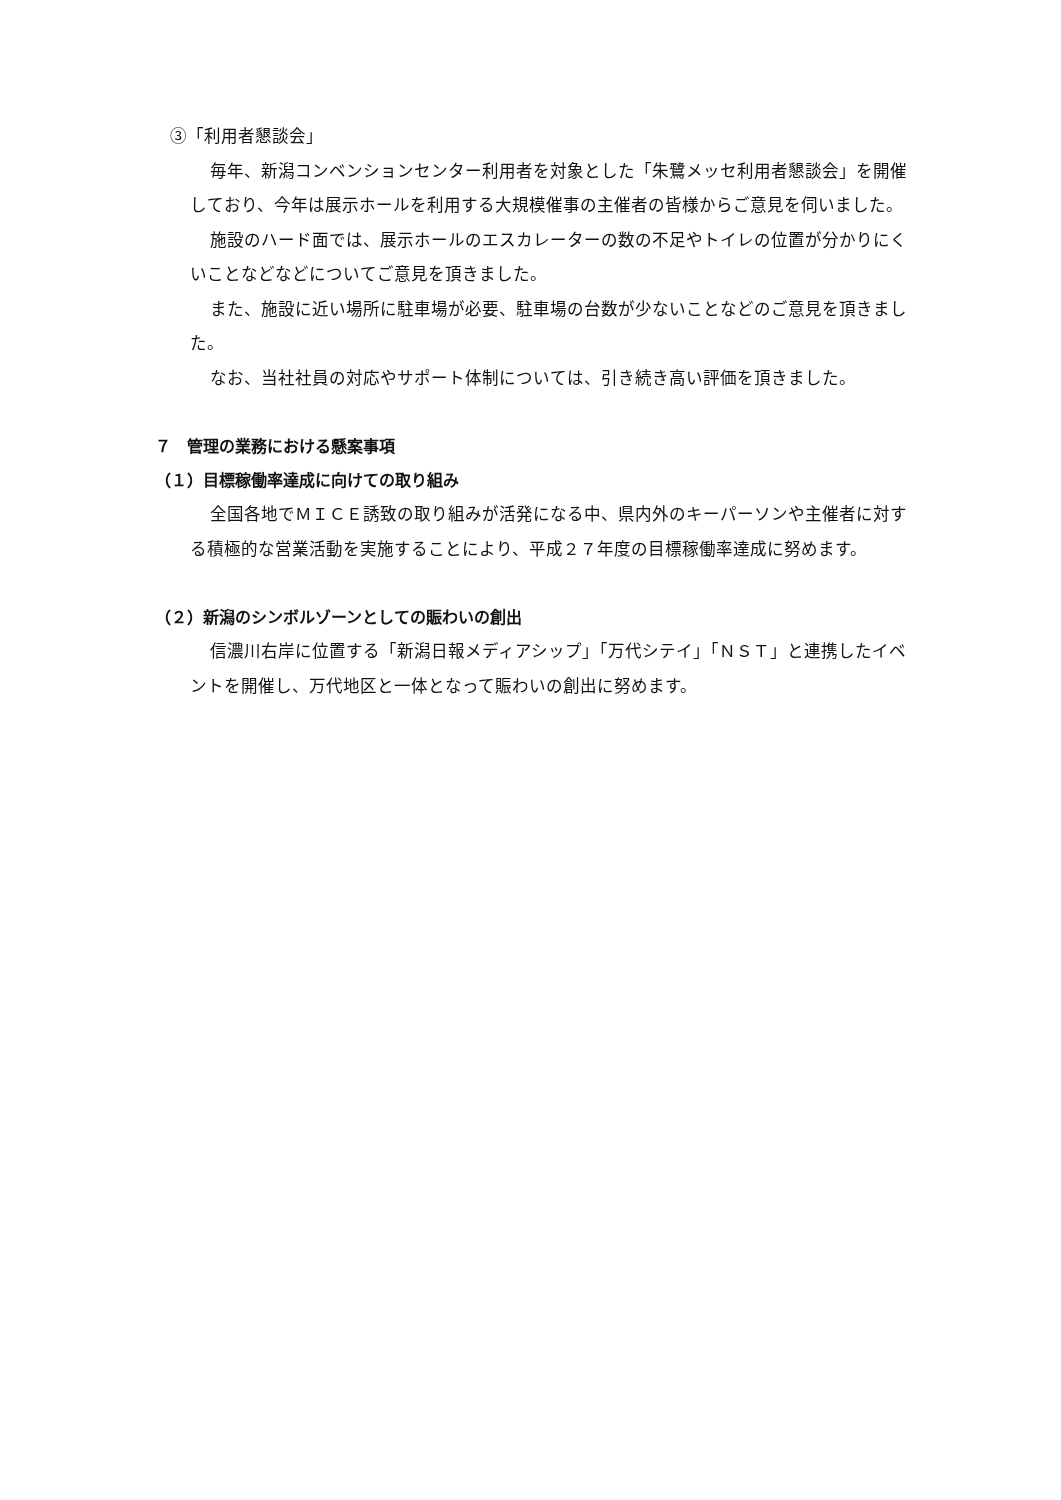③「利用者懇談会」
毎年、新潟コンベンションセンター利用者を対象とした「朱鷺メッセ利用者懇談会」を開催しており、今年は展示ホールを利用する大規模催事の主催者の皆様からご意見を伺いました。
施設のハード面では、展示ホールのエスカレーターの数の不足やトイレの位置が分かりにくいことなどなどについてご意見を頂きました。
また、施設に近い場所に駐車場が必要、駐車場の台数が少ないことなどのご意見を頂きました。
なお、当社社員の対応やサポート体制については、引き続き高い評価を頂きました。
７　管理の業務における懸案事項
（１）目標稼働率達成に向けての取り組み
全国各地でＭＩＣＥ誘致の取り組みが活発になる中、県内外のキーパーソンや主催者に対する積極的な営業活動を実施することにより、平成２７年度の目標稼働率達成に努めます。
（２）新潟のシンボルゾーンとしての賑わいの創出
信濃川右岸に位置する「新潟日報メディアシップ」「万代シテイ」「ＮＳＴ」と連携したイベントを開催し、万代地区と一体となって賑わいの創出に努めます。